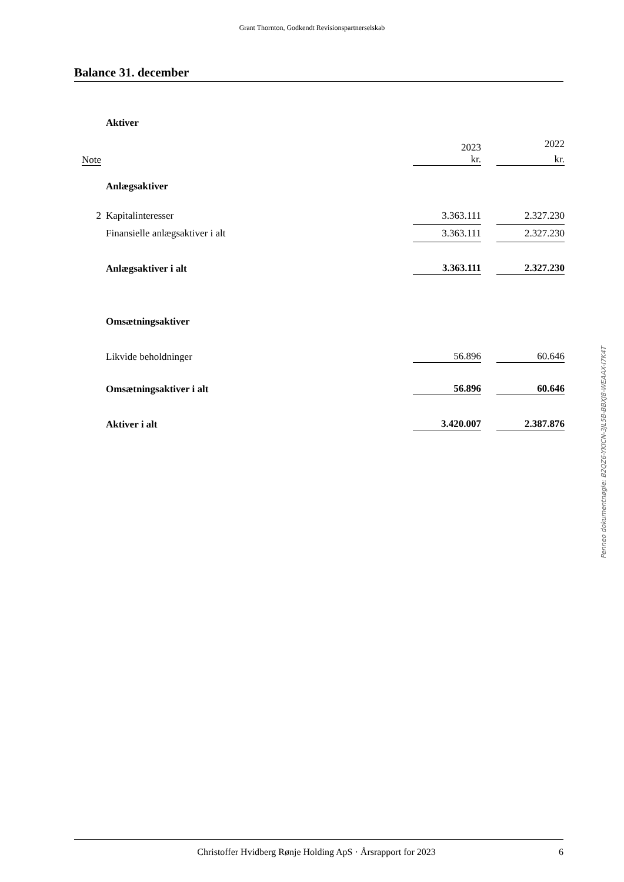Grant Thornton, Godkendt Revisionspartnerselskab
Balance 31. december
| | Aktiver | | | |
| | | 2023 | | 2022 |
| Note | | kr. | | kr. |
| | Anlægsaktiver | | | |
| 2 | Kapitalinteresser | 3.363.111 | | 2.327.230 |
| | Finansielle anlægsaktiver i alt | 3.363.111 | | 2.327.230 |
| | Anlægsaktiver i alt | 3.363.111 | | 2.327.230 |
| | Omsætningsaktiver | | | |
| | Likvide beholdninger | 56.896 | | 60.646 |
| | Omsætningsaktiver i alt | 56.896 | | 60.646 |
| | Aktiver i alt | 3.420.007 | | 2.387.876 |
Penneo dokumentnøgle: B2QZ6-YKICN-3JL5B-BBXJ8-WEAAX-I7K4T
Christoffer Hvidberg Rønje Holding ApS · Årsrapport for 2023 6